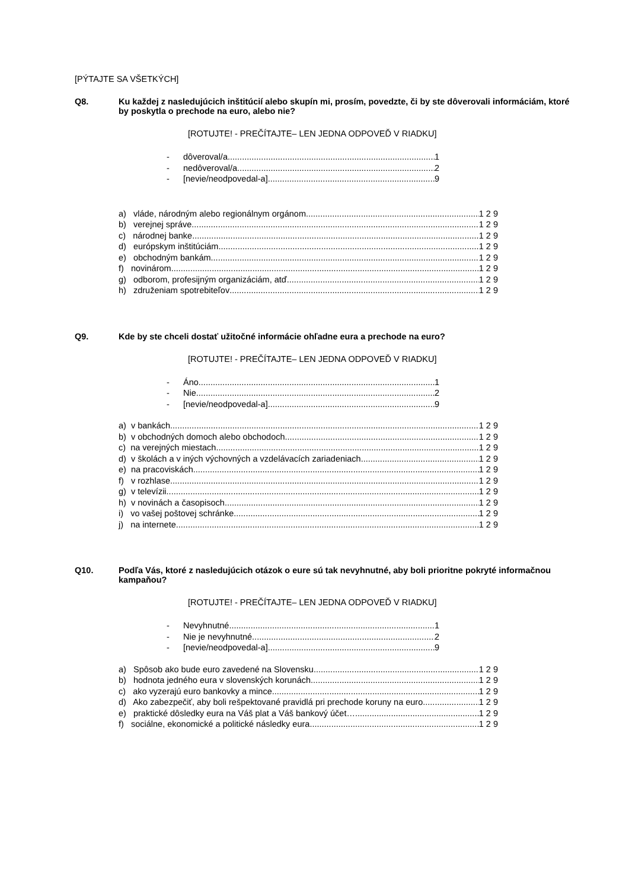[PÝTAJTE SA VŠETKÝCH]
Q8. Ku každej z nasledujúcich inštitúcií alebo skupín mi, prosím, povedzte, či by ste dôverovali informáciám, ktoré by poskytla o prechode na euro, alebo nie?
[ROTUJTE! - PREČÍTAJTE– LEN JEDNA ODPOVEĎ V RIADKU]
- dôveroval/a 1
- nedôveroval/a 2
- [nevie/neodpovedal-a] 9
a) vláde, národným alebo regionálnym orgánom 1 2 9
b) verejnej správe 1 2 9
c) národnej banke 1 2 9
d) európskym inštitúciám 1 2 9
e) obchodným bankám 1 2 9
f) novinárom 1 2 9
g) odborom, profesijným organizáciám, atď. 1 2 9
h) združeniam spotrebiteľov 1 2 9
Q9. Kde by ste chceli dostať užitočné informácie ohľadne eura a prechode na euro?
[ROTUJTE! - PREČÍTAJTE– LEN JEDNA ODPOVEĎ V RIADKU]
- Áno 1
- Nie 2
- [nevie/neodpovedal-a] 9
a) v bankách 1 2 9
b) v obchodných domoch alebo obchodoch 1 2 9
c) na verejných miestach 1 2 9
d) v školách a v iných výchovných a vzdelávacích zariadeniach 1 2 9
e) na pracoviskách 1 2 9
f) v rozhlase 1 2 9
g) v televízii 1 2 9
h) v novinách a časopisoch 1 2 9
i) vo vašej poštovej schránke 1 2 9
j) na internete 1 2 9
Q10. Podľa Vás, ktoré z nasledujúcich otázok o eure sú tak nevyhnutné, aby boli prioritne pokryté informačnou kampaňou?
[ROTUJTE! - PREČÍTAJTE– LEN JEDNA ODPOVEĎ V RIADKU]
- Nevyhnutné 1
- Nie je nevyhnutné 2
- [nevie/neodpovedal-a] 9
a) Spôsob ako bude euro zavedené na Slovensku 1 2 9
b) hodnota jedného eura v slovenských korunách 1 2 9
c) ako vyzerajú euro bankovky a mince 1 2 9
d) Ako zabezpečiť, aby boli rešpektované pravidlá pri prechode koruny na euro 1 2 9
e) praktické dôsledky eura na Váš plat a Váš bankový účet… 1 2 9
f) sociálne, ekonomické a politické následky eura 1 2 9